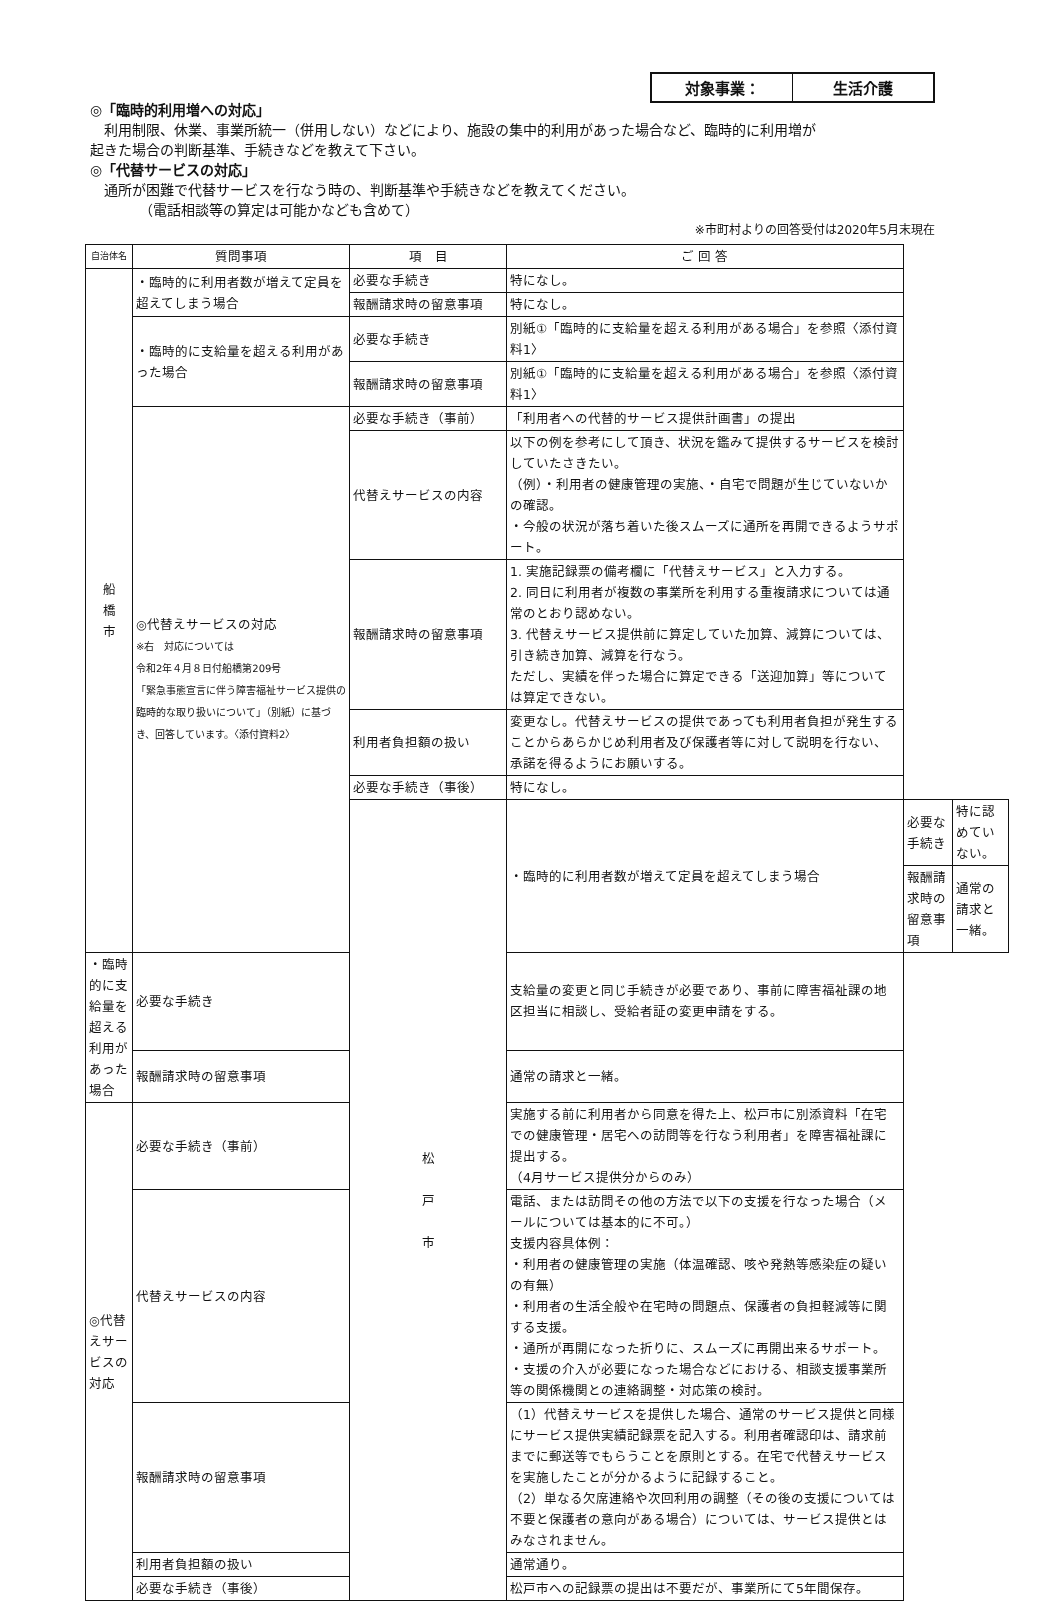対象事業： 生活介護
◎「臨時的利用増への対応」
　利用制限、休業、事業所統一（併用しない）などにより、施設の集中的利用があった場合など、臨時的に利用増が
起きた場合の判断基準、手続きなどを教えて下さい。
◎「代替サービスの対応」
　通所が困難で代替サービスを行なう時の、判断基準や手続きなどを教えてください。
　　　　（電話相談等の算定は可能かなども含めて）
※市町村よりの回答受付は2020年5月末現在
| 自治体名 | 質問事項 | 項 目 | ご 回 答 | | |
| --- | --- | --- | --- | --- | --- |
| 船 橋 市 | ・臨時的に利用者数が増えて定員を超えてしまう場合 | 必要な手続き | 特になし。 | | |
| | | 報酬請求時の留意事項 | 特になし。 | | |
| | ・臨時的に支給量を超える利用があった場合 | 必要な手続き | 別紙①「臨時的に支給量を超える利用がある場合」を参照〈添付資料1〉 | | |
| | | 報酬請求時の留意事項 | 別紙①「臨時的に支給量を超える利用がある場合」を参照〈添付資料1〉 | | |
| | ◎代替えサービスの対応 ※右 対応については 令和2年４月８日付船橋第209号 「緊急事態宣言に伴う障害福祉サービス提供の臨時的な取り扱いについて」（別紙）に基づき、回答しています。〈添付資料2〉 | 必要な手続き（事前） | 「利用者への代替的サービス提供計画書」の提出 | | |
| | | 代替えサービスの内容 | 以下の例を参考にして頂き、状況を鑑みて提供するサービスを検討していたさきたい。 （例）・利用者の健康管理の実施、・自宅で問題が生じていないかの確認。 ・今般の状況が落ち着いた後スムーズに通所を再開できるようサポート。 | | |
| | | 報酬請求時の留意事項 | 1. 実施記録票の備考欄に「代替えサービス」と入力する。 2. 同日に利用者が複数の事業所を利用する重複請求については通常のとおり認めない。 3. 代替えサービス提供前に算定していた加算、減算については、引き続き加算、減算を行なう。 ただし、実績を伴った場合に算定できる「送迎加算」等については算定できない。 | | |
| | | 利用者負担額の扱い | 変更なし。代替えサービスの提供であっても利用者負担が発生することからあらかじめ利用者及び保護者等に対して説明を行ない、承諾を得るようにお願いする。 | | |
| | | 必要な手続き（事後） | 特になし。 | | |
| | | 松 戸 市 | ・臨時的に利用者数が増えて定員を超えてしまう場合 | 必要な手続き | 特に認めていない。 |
| | | | | 報酬請求時の留意事項 | 通常の請求と一緒。 |
| ・臨時的に支給量を超える利用があった場合 | 必要な手続き | | 支給量の変更と同じ手続きが必要であり、事前に障害福祉課の地区担当に相談し、受給者証の変更申請をする。 | | |
| | 報酬請求時の留意事項 | | 通常の請求と一緒。 | | |
| ◎代替えサービスの対応 | 必要な手続き（事前） | | 実施する前に利用者から同意を得た上、松戸市に別添資料「在宅での健康管理・居宅への訪問等を行なう利用者」を障害福祉課に提出する。 （4月サービス提供分からのみ） | | |
| | 代替えサービスの内容 | | 電話、または訪問その他の方法で以下の支援を行なった場合（メールについては基本的に不可。） 支援内容具体例： ・利用者の健康管理の実施（体温確認、咳や発熱等感染症の疑いの有無） ・利用者の生活全般や在宅時の問題点、保護者の負担軽減等に関する支援。 ・通所が再開になった折りに、スムーズに再開出来るサポート。 ・支援の介入が必要になった場合などにおける、相談支援事業所等の関係機関との連絡調整・対応策の検討。 | | |
| | 報酬請求時の留意事項 | | （1）代替えサービスを提供した場合、通常のサービス提供と同様にサービス提供実績記録票を記入する。利用者確認印は、請求前までに郵送等でもらうことを原則とする。在宅で代替えサービスを実施したことが分かるように記録すること。 （2）単なる欠席連絡や次回利用の調整（その後の支援については不要と保護者の意向がある場合）については、サービス提供とはみなされません。 | | |
| | 利用者負担額の扱い | | 通常通り。 | | |
| | 必要な手続き（事後） | | 松戸市への記録票の提出は不要だが、事業所にて5年間保存。 | | |